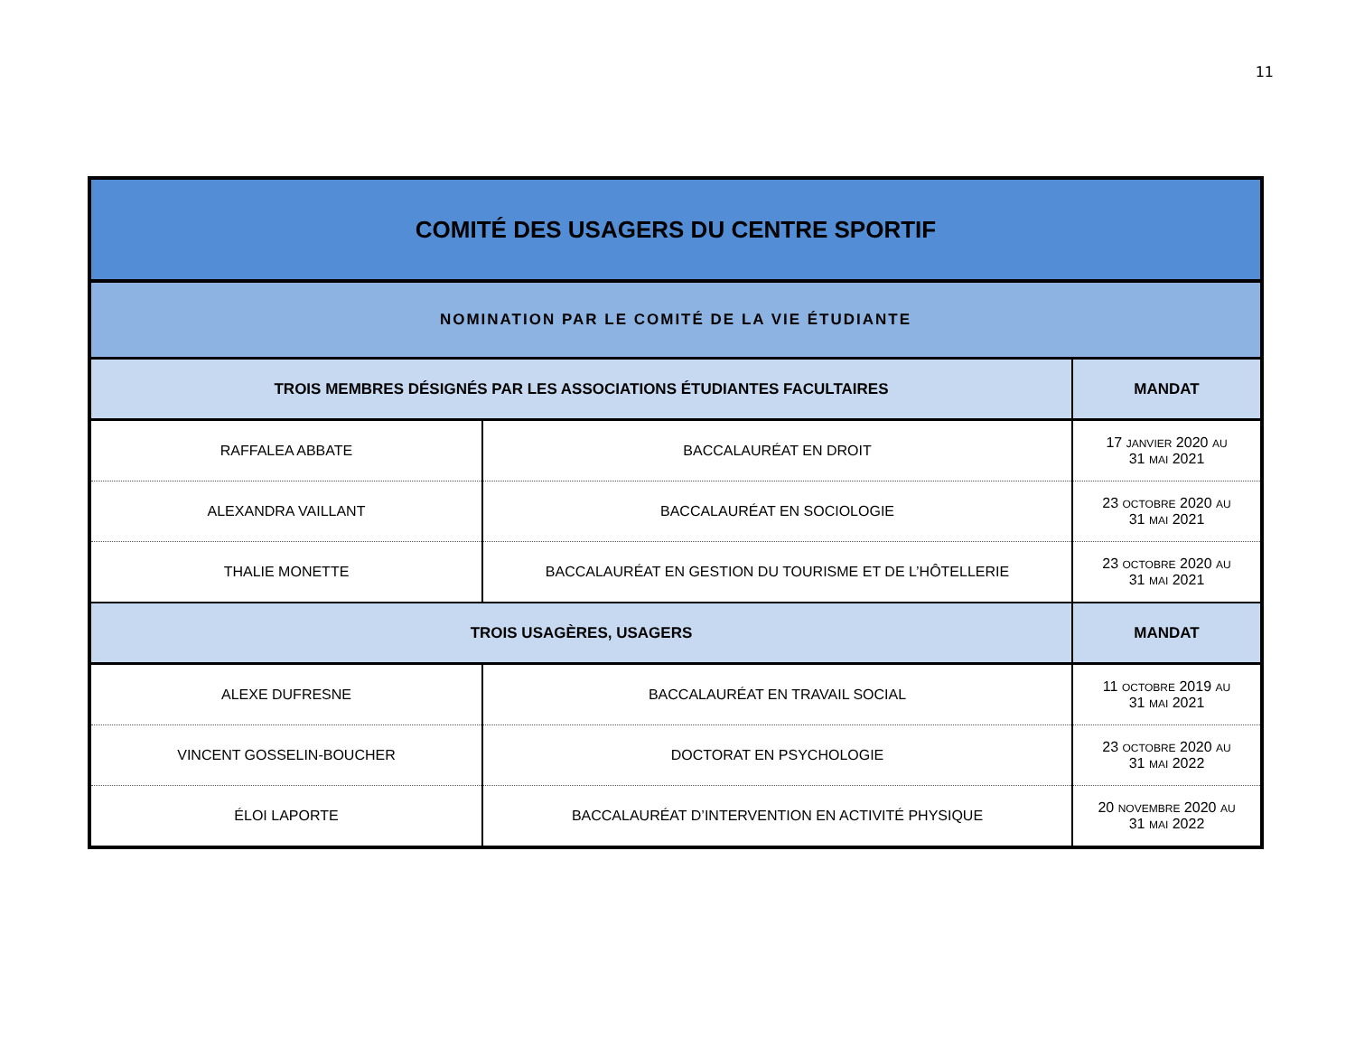11
| COMITÉ DES USAGERS DU CENTRE SPORTIF | | |
| --- | --- | --- |
| NOMINATION PAR LE COMITÉ DE LA VIE ÉTUDIANTE | | |
| TROIS MEMBRES DÉSIGNÉS PAR LES ASSOCIATIONS ÉTUDIANTES FACULTAIRES | | MANDAT |
| RAFFALEA ABBATE | BACCALAURÉAT EN DROIT | 17 JANVIER 2020 AU 31 MAI 2021 |
| ALEXANDRA VAILLANT | BACCALAURÉAT EN SOCIOLOGIE | 23 OCTOBRE 2020 AU 31 MAI 2021 |
| THALIE MONETTE | BACCALAURÉAT EN GESTION DU TOURISME ET DE L’HÔTELLERIE | 23 OCTOBRE 2020 AU 31 MAI 2021 |
| TROIS USAGÈRES, USAGERS | | MANDAT |
| ALEXE DUFRESNE | BACCALAURÉAT EN TRAVAIL SOCIAL | 11 OCTOBRE 2019 AU 31 MAI 2021 |
| VINCENT GOSSELIN-BOUCHER | DOCTORAT EN PSYCHOLOGIE | 23 OCTOBRE 2020 AU 31 MAI 2022 |
| ÉLOI LAPORTE | BACCALAURÉAT D’INTERVENTION EN ACTIVITÉ PHYSIQUE | 20 NOVEMBRE 2020 AU 31 MAI 2022 |